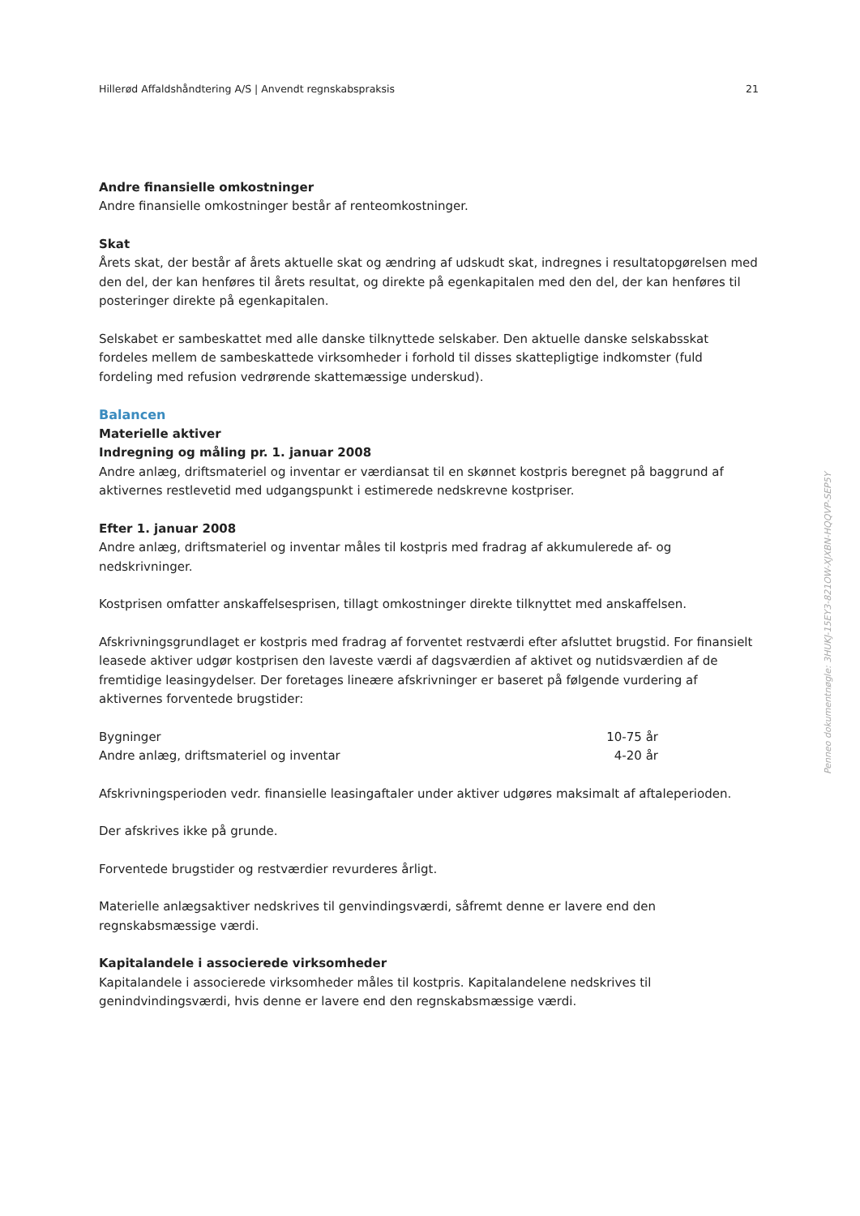Hillerød Affaldshåndtering A/S | Anvendt regnskabspraksis 21
Andre finansielle omkostninger
Andre finansielle omkostninger består af renteomkostninger.
Skat
Årets skat, der består af årets aktuelle skat og ændring af udskudt skat, indregnes i resultatopgørelsen med den del, der kan henføres til årets resultat, og direkte på egenkapitalen med den del, der kan henføres til posteringer direkte på egenkapitalen.
Selskabet er sambeskattet med alle danske tilknyttede selskaber. Den aktuelle danske selskabsskat fordeles mellem de sambeskattede virksomheder i forhold til disses skattepligtige indkomster (fuld fordeling med refusion vedrørende skattemæssige underskud).
Balancen
Materielle aktiver
Indregning og måling pr. 1. januar 2008
Andre anlæg, driftsmateriel og inventar er værdiansat til en skønnet kostpris beregnet på baggrund af aktivernes restlevetid med udgangspunkt i estimerede nedskrevne kostpriser.
Efter 1. januar 2008
Andre anlæg, driftsmateriel og inventar måles til kostpris med fradrag af akkumulerede af- og nedskrivninger.
Kostprisen omfatter anskaffelsesprisen, tillagt omkostninger direkte tilknyttet med anskaffelsen.
Afskrivningsgrundlaget er kostpris med fradrag af forventet restværdi efter afsluttet brugstid. For finansielt leasede aktiver udgør kostprisen den laveste værdi af dagsværdien af aktivet og nutidsværdien af de fremtidige leasingydelser. Der foretages lineære afskrivninger er baseret på følgende vurdering af aktivernes forventede brugstider:
| Bygninger | 10-75 år |
| Andre anlæg, driftsmateriel og inventar | 4-20 år |
Afskrivningsperioden vedr. finansielle leasingaftaler under aktiver udgøres maksimalt af aftaleperioden.
Der afskrives ikke på grunde.
Forventede brugstider og restværdier revurderes årligt.
Materielle anlægsaktiver nedskrives til genvindingsværdi, såfremt denne er lavere end den regnskabsmæssige værdi.
Kapitalandele i associerede virksomheder
Kapitalandele i associerede virksomheder måles til kostpris. Kapitalandelene nedskrives til genindvindingsværdi, hvis denne er lavere end den regnskabsmæssige værdi.
Penneo dokumentnøgle: 3HUKJ-15EY3-821OW-XJXBN-HQQVP-SEP5Y